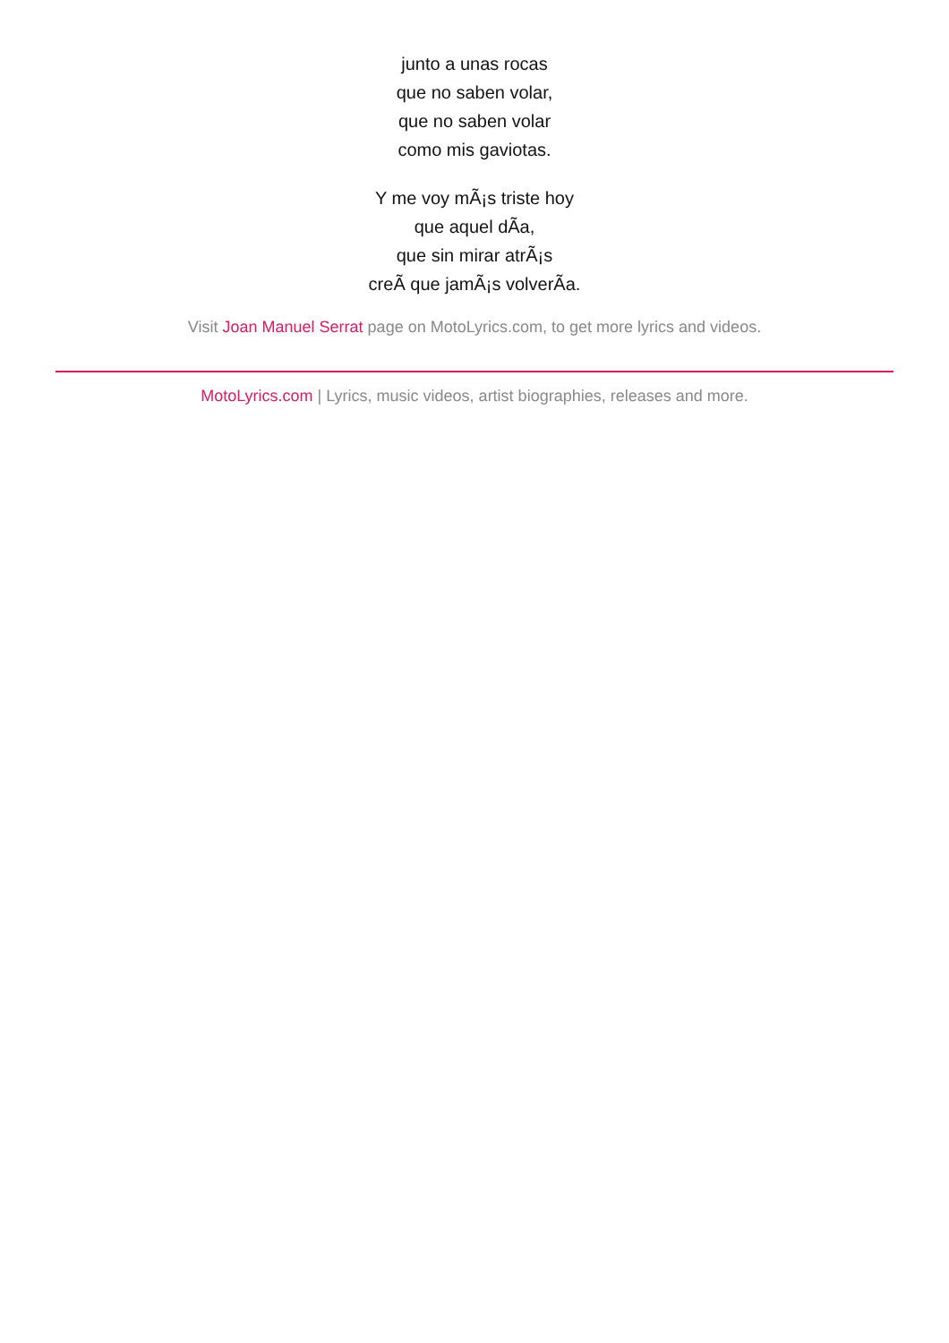junto a unas rocas
que no saben volar,
que no saben volar
como mis gaviotas.
Y me voy mÃ¡s triste hoy
que aquel dÃa,
que sin mirar atrÃ¡s
creÃ que jamÃ¡s volverÃa.
Visit Joan Manuel Serrat page on MotoLyrics.com, to get more lyrics and videos.
MotoLyrics.com | Lyrics, music videos, artist biographies, releases and more.